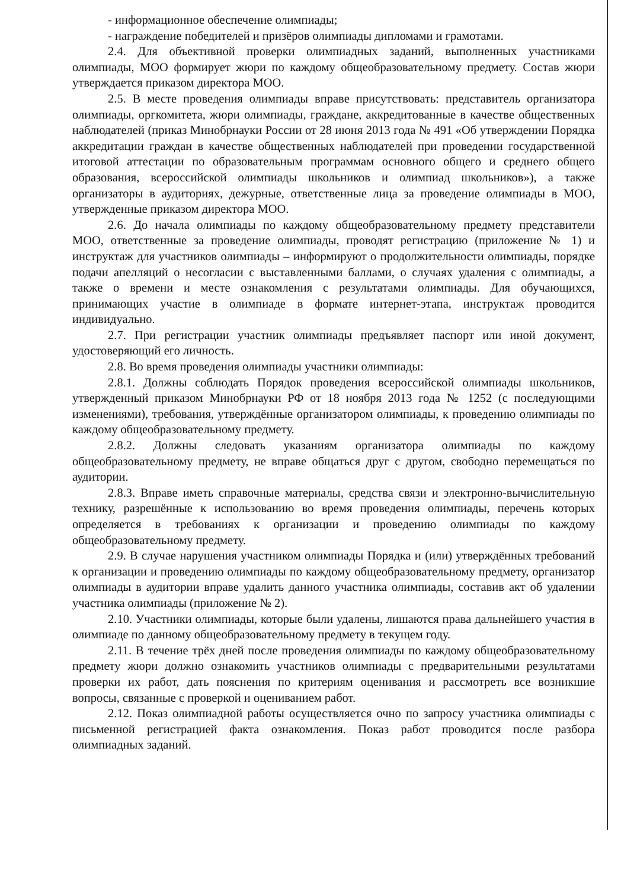- информационное обеспечение олимпиады;
- награждение победителей и призёров олимпиады дипломами и грамотами.
2.4. Для объективной проверки олимпиадных заданий, выполненных участниками олимпиады, МОО формирует жюри по каждому общеобразовательному предмету. Состав жюри утверждается приказом директора МОО.
2.5. В месте проведения олимпиады вправе присутствовать: представитель организатора олимпиады, оргкомитета, жюри олимпиады, граждане, аккредитованные в качестве общественных наблюдателей (приказ Минобрнауки России от 28 июня 2013 года № 491 «Об утверждении Порядка аккредитации граждан в качестве общественных наблюдателей при проведении государственной итоговой аттестации по образовательным программам основного общего и среднего общего образования, всероссийской олимпиады школьников и олимпиад школьников»), а также организаторы в аудиториях, дежурные, ответственные лица за проведение олимпиады в МОО, утвержденные приказом директора МОО.
2.6. До начала олимпиады по каждому общеобразовательному предмету представители МОО, ответственные за проведение олимпиады, проводят регистрацию (приложение № 1) и инструктаж для участников олимпиады – информируют о продолжительности олимпиады, порядке подачи апелляций о несогласии с выставленными баллами, о случаях удаления с олимпиады, а также о времени и месте ознакомления с результатами олимпиады. Для обучающихся, принимающих участие в олимпиаде в формате интернет-этапа, инструктаж проводится индивидуально.
2.7. При регистрации участник олимпиады предъявляет паспорт или иной документ, удостоверяющий его личность.
2.8. Во время проведения олимпиады участники олимпиады:
2.8.1. Должны соблюдать Порядок проведения всероссийской олимпиады школьников, утвержденный приказом Минобрнауки РФ от 18 ноября 2013 года № 1252 (с последующими изменениями), требования, утверждённые организатором олимпиады, к проведению олимпиады по каждому общеобразовательному предмету.
2.8.2. Должны следовать указаниям организатора олимпиады по каждому общеобразовательному предмету, не вправе общаться друг с другом, свободно перемещаться по аудитории.
2.8.3. Вправе иметь справочные материалы, средства связи и электронно-вычислительную технику, разрешённые к использованию во время проведения олимпиады, перечень которых определяется в требованиях к организации и проведению олимпиады по каждому общеобразовательному предмету.
2.9. В случае нарушения участником олимпиады Порядка и (или) утверждённых требований к организации и проведению олимпиады по каждому общеобразовательному предмету, организатор олимпиады в аудитории вправе удалить данного участника олимпиады, составив акт об удалении участника олимпиады (приложение № 2).
2.10. Участники олимпиады, которые были удалены, лишаются права дальнейшего участия в олимпиаде по данному общеобразовательному предмету в текущем году.
2.11. В течение трёх дней после проведения олимпиады по каждому общеобразовательному предмету жюри должно ознакомить участников олимпиады с предварительными результатами проверки их работ, дать пояснения по критериям оценивания и рассмотреть все возникшие вопросы, связанные с проверкой и оцениванием работ.
2.12. Показ олимпиадной работы осуществляется очно по запросу участника олимпиады с письменной регистрацией факта ознакомления. Показ работ проводится после разбора олимпиадных заданий.